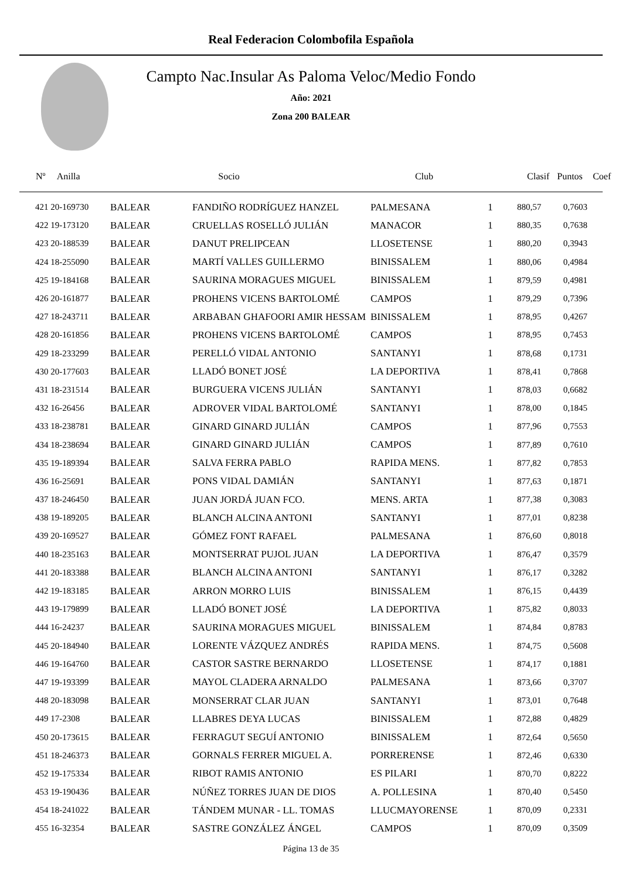Real Federacion Colombofila Española
Campto Nac.Insular As Paloma Veloc/Medio Fondo
Año: 2021
Zona 200 BALEAR
| Nº Anilla | | Socio | Club | Clasif | Puntos | Coef |
| --- | --- | --- | --- | --- | --- | --- |
| 421 20-169730 | BALEAR | FANDIÑO RODRÍGUEZ HANZEL | PALMESANA | 1 | 880,57 | 0,7603 |
| 422 19-173120 | BALEAR | CRUELLAS ROSELLÓ JULIÁN | MANACOR | 1 | 880,35 | 0,7638 |
| 423 20-188539 | BALEAR | DANUT PRELIPCEAN | LLOSETENSE | 1 | 880,20 | 0,3943 |
| 424 18-255090 | BALEAR | MARTÍ VALLES GUILLERMO | BINISSALEM | 1 | 880,06 | 0,4984 |
| 425 19-184168 | BALEAR | SAURINA MORAGUES MIGUEL | BINISSALEM | 1 | 879,59 | 0,4981 |
| 426 20-161877 | BALEAR | PROHENS VICENS BARTOLOMÉ | CAMPOS | 1 | 879,29 | 0,7396 |
| 427 18-243711 | BALEAR | ARBABAN GHAFOORI AMIR HESSAM | BINISSALEM | 1 | 878,95 | 0,4267 |
| 428 20-161856 | BALEAR | PROHENS VICENS BARTOLOMÉ | CAMPOS | 1 | 878,95 | 0,7453 |
| 429 18-233299 | BALEAR | PERELLÓ VIDAL ANTONIO | SANTANYI | 1 | 878,68 | 0,1731 |
| 430 20-177603 | BALEAR | LLADÓ BONET JOSÉ | LA DEPORTIVA | 1 | 878,41 | 0,7868 |
| 431 18-231514 | BALEAR | BURGUERA VICENS JULIÁN | SANTANYI | 1 | 878,03 | 0,6682 |
| 432 16-26456 | BALEAR | ADROVER VIDAL BARTOLOMÉ | SANTANYI | 1 | 878,00 | 0,1845 |
| 433 18-238781 | BALEAR | GINARD GINARD JULIÁN | CAMPOS | 1 | 877,96 | 0,7553 |
| 434 18-238694 | BALEAR | GINARD GINARD JULIÁN | CAMPOS | 1 | 877,89 | 0,7610 |
| 435 19-189394 | BALEAR | SALVA FERRA PABLO | RAPIDA MENS. | 1 | 877,82 | 0,7853 |
| 436 16-25691 | BALEAR | PONS VIDAL DAMIÁN | SANTANYI | 1 | 877,63 | 0,1871 |
| 437 18-246450 | BALEAR | JUAN JORDÁ JUAN FCO. | MENS. ARTA | 1 | 877,38 | 0,3083 |
| 438 19-189205 | BALEAR | BLANCH ALCINA ANTONI | SANTANYI | 1 | 877,01 | 0,8238 |
| 439 20-169527 | BALEAR | GÓMEZ FONT RAFAEL | PALMESANA | 1 | 876,60 | 0,8018 |
| 440 18-235163 | BALEAR | MONTSERRAT PUJOL JUAN | LA DEPORTIVA | 1 | 876,47 | 0,3579 |
| 441 20-183388 | BALEAR | BLANCH ALCINA ANTONI | SANTANYI | 1 | 876,17 | 0,3282 |
| 442 19-183185 | BALEAR | ARRON MORRO LUIS | BINISSALEM | 1 | 876,15 | 0,4439 |
| 443 19-179899 | BALEAR | LLADÓ BONET JOSÉ | LA DEPORTIVA | 1 | 875,82 | 0,8033 |
| 444 16-24237 | BALEAR | SAURINA MORAGUES MIGUEL | BINISSALEM | 1 | 874,84 | 0,8783 |
| 445 20-184940 | BALEAR | LORENTE VÁZQUEZ ANDRÉS | RAPIDA MENS. | 1 | 874,75 | 0,5608 |
| 446 19-164760 | BALEAR | CASTOR SASTRE BERNARDO | LLOSETENSE | 1 | 874,17 | 0,1881 |
| 447 19-193399 | BALEAR | MAYOL CLADERA ARNALDO | PALMESANA | 1 | 873,66 | 0,3707 |
| 448 20-183098 | BALEAR | MONSERRAT CLAR JUAN | SANTANYI | 1 | 873,01 | 0,7648 |
| 449 17-2308 | BALEAR | LLABRES DEYA LUCAS | BINISSALEM | 1 | 872,88 | 0,4829 |
| 450 20-173615 | BALEAR | FERRAGUT SEGUÍ ANTONIO | BINISSALEM | 1 | 872,64 | 0,5650 |
| 451 18-246373 | BALEAR | GORNALS FERRER MIGUEL A. | PORRERENSE | 1 | 872,46 | 0,6330 |
| 452 19-175334 | BALEAR | RIBOT RAMIS ANTONIO | ES PILARI | 1 | 870,70 | 0,8222 |
| 453 19-190436 | BALEAR | NÚÑEZ TORRES JUAN DE DIOS | A. POLLESINA | 1 | 870,40 | 0,5450 |
| 454 18-241022 | BALEAR | TÁNDEM MUNAR - LL. TOMAS | LLUCMAYORENSE | 1 | 870,09 | 0,2331 |
| 455 16-32354 | BALEAR | SASTRE GONZÁLEZ ÁNGEL | CAMPOS | 1 | 870,09 | 0,3509 |
Página 13 de 35